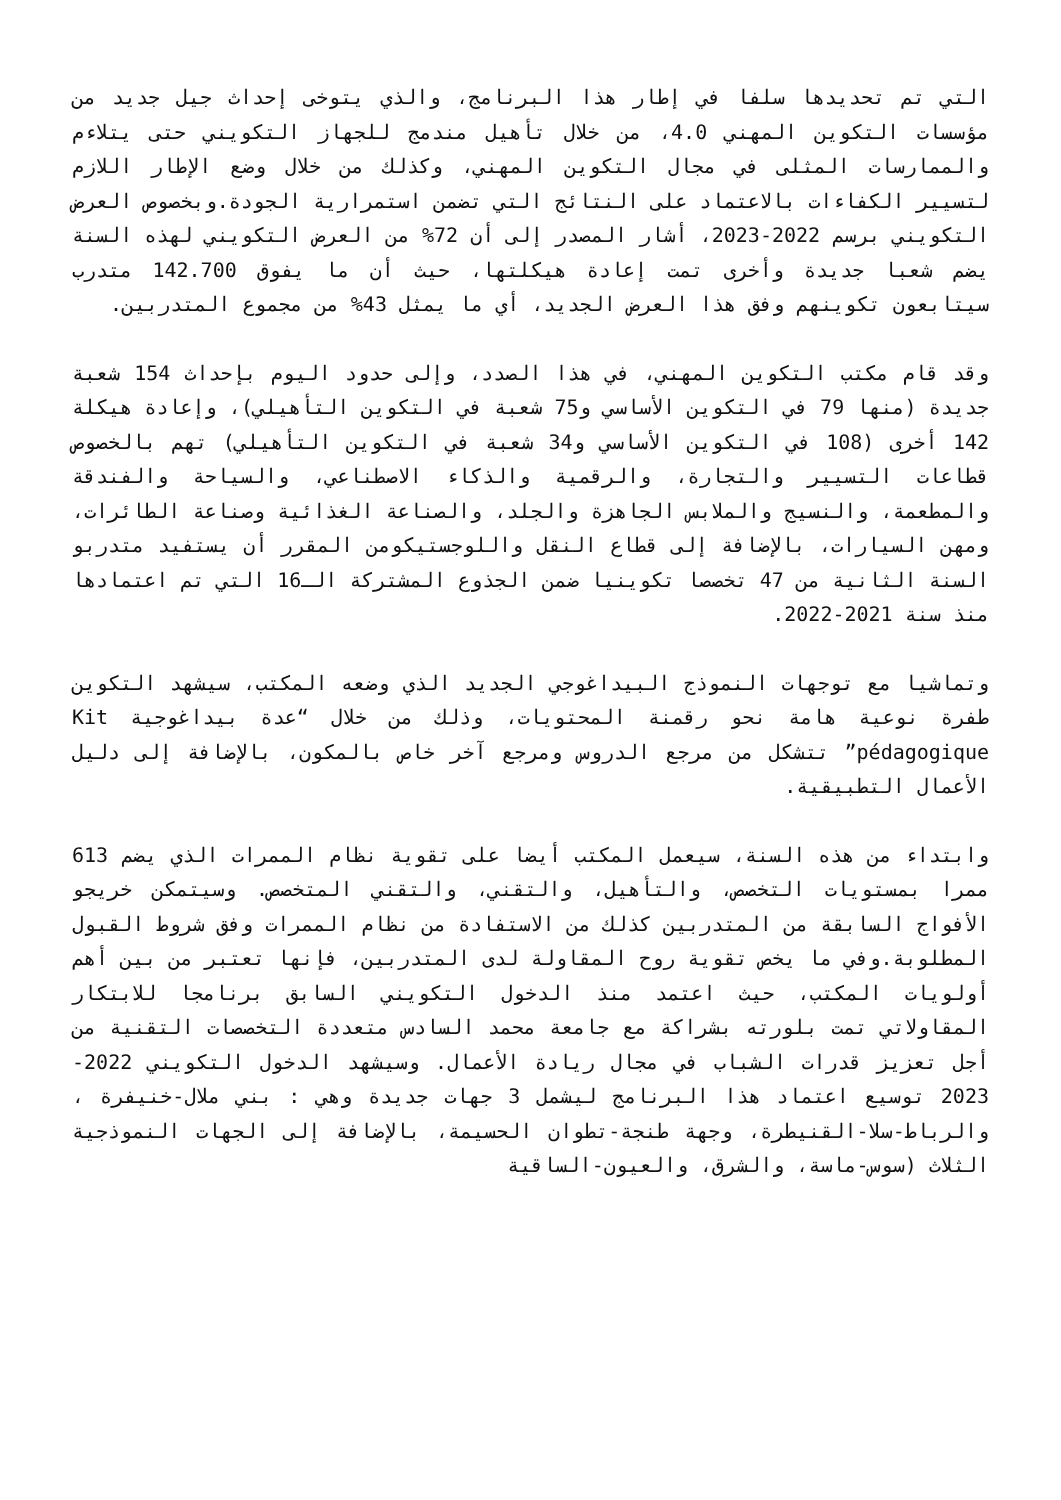التي تم تحديدها سلفا في إطار هذا البرنامج، والذي يتوخى إحداث جيل جديد من مؤسسات التكوين المهني 4.0، من خلال تأهيل مندمج للجهاز التكويني حتى يتلاءم والممارسات المثلى في مجال التكوين المهني، وكذلك من خلال وضع الإطار اللازم لتسيير الكفاءات بالاعتماد على النتائج التي تضمن استمرارية الجودة.وبخصوص العرض التكويني برسم 2022-2023، أشار المصدر إلى أن 72% من العرض التكويني لهذه السنة يضم شعبا جديدة وأخرى تمت إعادة هيكلتها، حيث أن ما يفوق 142.700 متدرب سيتابعون تكوينهم وفق هذا العرض الجديد، أي ما يمثل 43% من مجموع المتدربين.
وقد قام مكتب التكوين المهني، في هذا الصدد، وإلى حدود اليوم بإحداث 154 شعبة جديدة (منها 79 في التكوين الأساسي و75 شعبة في التكوين التأهيلي)، وإعادة هيكلة 142 أخرى (108 في التكوين الأساسي و34 شعبة في التكوين التأهيلي) تهم بالخصوص قطاعات التسيير والتجارة، والرقمية والذكاء الاصطناعي، والسياحة والفندقة والمطعمة، والنسيج والملابس الجاهزة والجلد، والصناعة الغذائية وصناعة الطائرات، ومهن السيارات، بالإضافة إلى قطاع النقل واللوجستيكومن المقرر أن يستفيد متدربو السنة الثانية من 47 تخصصا تكوينيا ضمن الجذوع المشتركة الـ16 التي تم اعتمادها منذ سنة 2021-2022.
وتماشيا مع توجهات النموذج البيداغوجي الجديد الذي وضعه المكتب، سيشهد التكوين طفرة نوعية هامة نحو رقمنة المحتويات، وذلك من خلال “عدة بيداغوجية Kit pédagogique” تتشكل من مرجع الدروس ومرجع آخر خاص بالمكون، بالإضافة إلى دليل الأعمال التطبيقية.
وابتداء من هذه السنة، سيعمل المكتب أيضا على تقوية نظام الممرات الذي يضم 613 ممرا بمستويات التخصص، والتأهيل، والتقني، والتقني المتخصص. وسيتمكن خريجو الأفواج السابقة من المتدربين كذلك من الاستفادة من نظام الممرات وفق شروط القبول المطلوبة.وفي ما يخص تقوية روح المقاولة لدى المتدربين، فإنها تعتبر من بين أهم أولويات المكتب، حيث اعتمد منذ الدخول التكويني السابق برنامجا للابتكار المقاولاتي تمت بلورته بشراكة مع جامعة محمد السادس متعددة التخصصات التقنية من أجل تعزيز قدرات الشباب في مجال ريادة الأعمال. وسيشهد الدخول التكويني 2022-2023 توسيع اعتماد هذا البرنامج ليشمل 3 جهات جديدة وهي : بني ملال-خنيفرة ، والرباط-سلا-القنيطرة، وجهة طنجة-تطوان الحسيمة، بالإضافة إلى الجهات النموذجية الثلاث (سوس-ماسة، والشرق، والعيون-الساقية